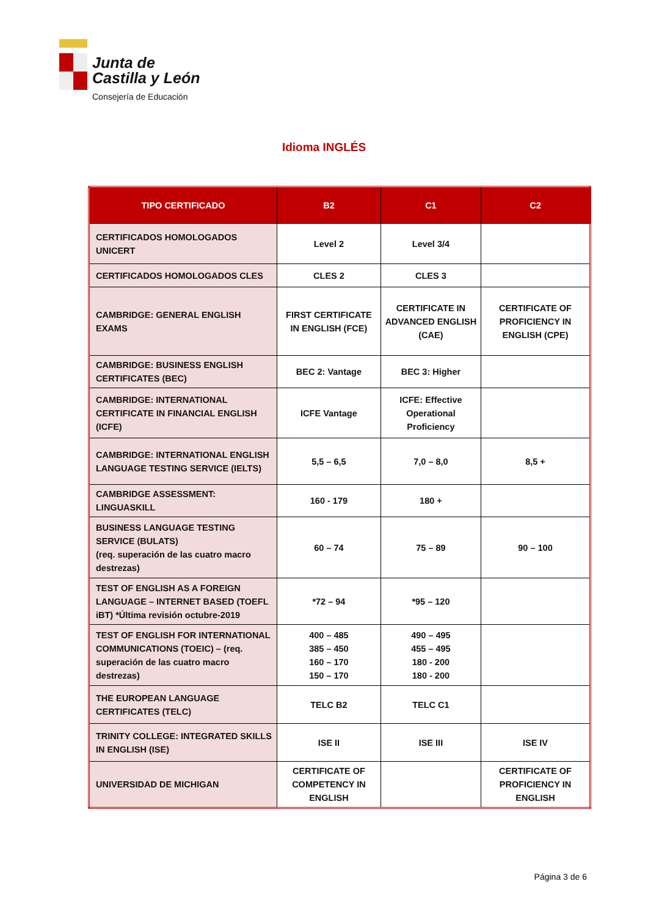Junta de
Castilla y León
Consejería de Educación
Idioma INGLÉS
| TIPO CERTIFICADO | B2 | C1 | C2 |
| --- | --- | --- | --- |
| CERTIFICADOS HOMOLOGADOS UNICERT | Level 2 | Level 3/4 | |
| CERTIFICADOS HOMOLOGADOS CLES | CLES 2 | CLES 3 | |
| CAMBRIDGE: GENERAL ENGLISH EXAMS | FIRST CERTIFICATE IN ENGLISH (FCE) | CERTIFICATE IN ADVANCED ENGLISH (CAE) | CERTIFICATE OF PROFICIENCY IN ENGLISH (CPE) |
| CAMBRIDGE: BUSINESS ENGLISH CERTIFICATES (BEC) | BEC 2: Vantage | BEC 3: Higher | |
| CAMBRIDGE: INTERNATIONAL CERTIFICATE IN FINANCIAL ENGLISH (ICFE) | ICFE Vantage | ICFE: Effective Operational Proficiency | |
| CAMBRIDGE: INTERNATIONAL ENGLISH LANGUAGE TESTING SERVICE (IELTS) | 5,5 – 6,5 | 7,0 – 8,0 | 8,5 + |
| CAMBRIDGE ASSESSMENT: LINGUASKILL | 160 - 179 | 180 + | |
| BUSINESS LANGUAGE TESTING SERVICE (BULATS) (req. superación de las cuatro macro destrezas) | 60 – 74 | 75 – 89 | 90 – 100 |
| TEST OF ENGLISH AS A FOREIGN LANGUAGE – INTERNET BASED (TOEFL iBT) *Última revisión octubre-2019 | *72 – 94 | *95 – 120 | |
| TEST OF ENGLISH FOR INTERNATIONAL COMMUNICATIONS (TOEIC) – (req. superación de las cuatro macro destrezas) | 400 – 485 385 – 450 160 – 170 150 – 170 | 490 – 495 455 – 495 180 - 200 180 - 200 | |
| THE EUROPEAN LANGUAGE CERTIFICATES (TELC) | TELC B2 | TELC C1 | |
| TRINITY COLLEGE: INTEGRATED SKILLS IN ENGLISH (ISE) | ISE II | ISE III | ISE IV |
| UNIVERSIDAD DE MICHIGAN | CERTIFICATE OF COMPETENCY IN ENGLISH | | CERTIFICATE OF PROFICIENCY IN ENGLISH |
Página 3 de 6